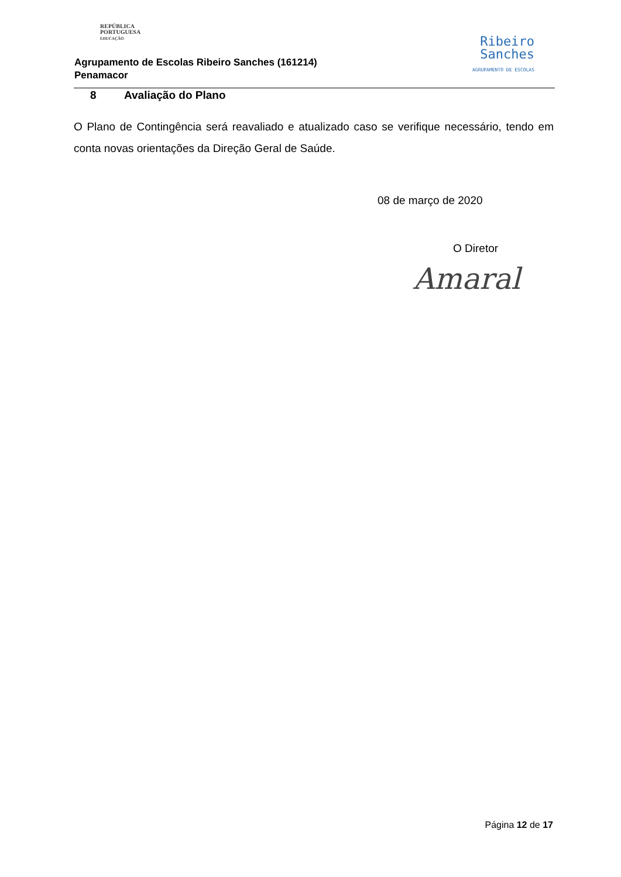REPÚBLICA
PORTUGUESA
EDUCAÇÃO
Agrupamento de Escolas Ribeiro Sanches (161214)
Penamacor
Ribeiro
Sanches
AGRUPAMENTO DE ESCOLAS
8 Avaliação do Plano
O Plano de Contingência será reavaliado e atualizado caso se verifique necessário, tendo em conta novas orientações da Direção Geral de Saúde.
08 de março de 2020
O Diretor
Amaral
Página 12 de 17